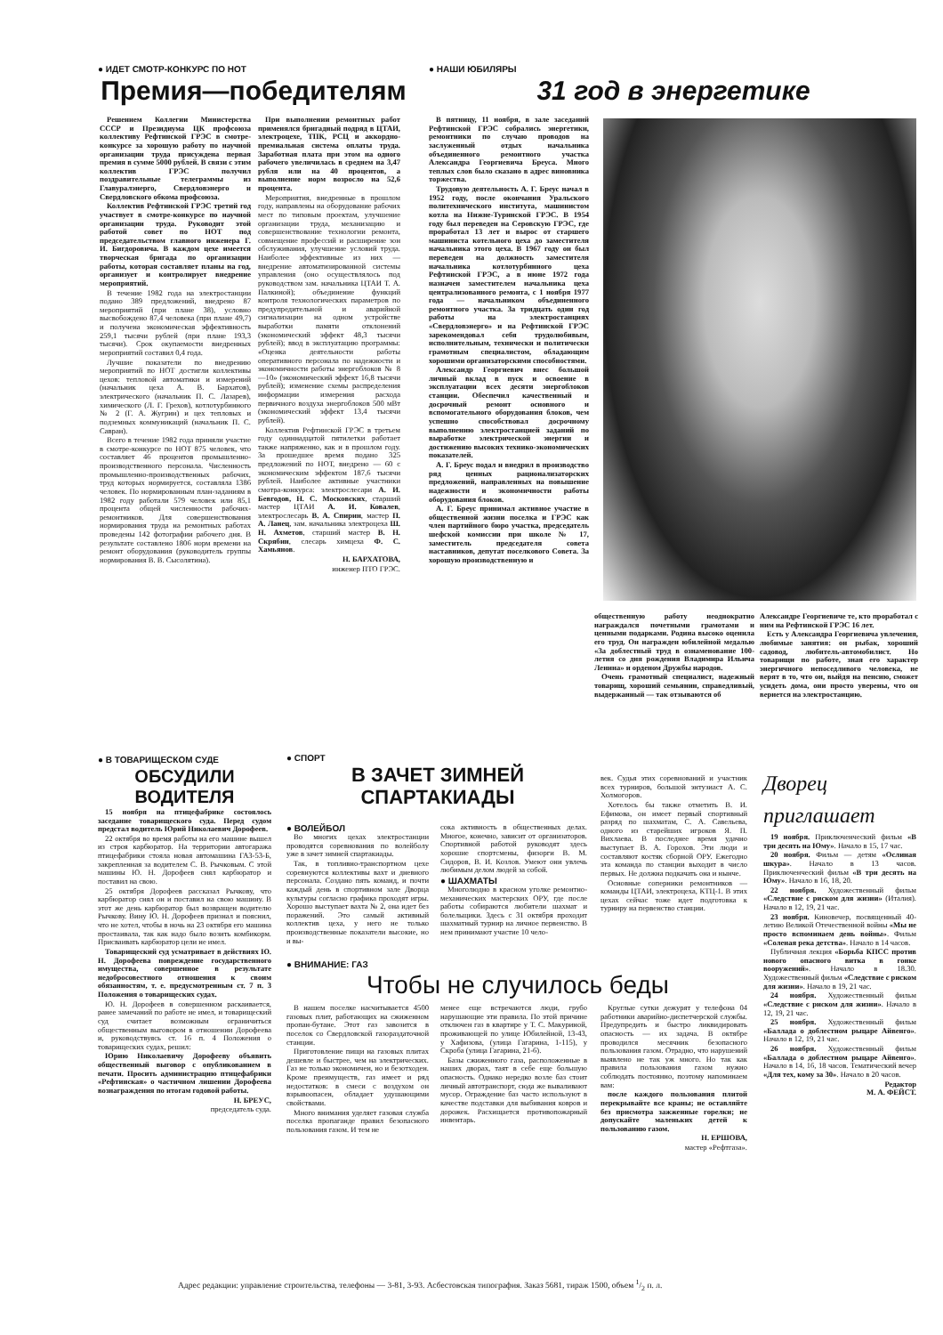● ИДЕТ СМОТР-КОНКУРС ПО НОТ
Премия—победителям
Решением Коллегии Министерства СССР и Президиума ЦК профсоюза коллективу Рефтинской ГРЭС в смотре-конкурсе за хорошую работу по научной организации труда присуждена первая премия в сумме 5000 рублей. В связи с этим коллектив ГРЭС получил поздравительные телеграммы из Главуралэнерго, Свердловэнерго и Свердловского обкома профсоюза.
Коллектив Рефтинской ГРЭС третий год участвует в смотре-конкурсе по научной организации труда. Руководит этой работой совет по НОТ под председательством главного инженера Г. И. Бигдоровича. В каждом цехе имеется творческая бригада по организации работы, которая составляет планы на год, организует и контролирует внедрение мероприятий.
В течение 1982 года на электростанции подано 389 предложений, внедрено 87 мероприятий (при плане 38), условно высвобождено 87,4 человека (при плане 49,7) и получена экономическая эффективность 259,1 тысячи рублей (при плане 193,3 тысячи). Срок окупаемости внедренных мероприятий составил 0,4 года.
Лучшие показатели по внедрению мероприятий по НОТ достигли коллективы цехов: тепловой автоматики и измерений (начальник цеха А. В. Бархатов), электрического (начальник П. С. Лазарев), химического (Л. Г. Грехов), котлотурбинного № 2 (Г. А. Жугрин) и цех тепловых и подземных коммуникаций (начальник П. С. Савран).
Всего в течение 1982 года приняли участие в смотре-конкурсе по НОТ 875 человек, что составляет 46 процентов промышленно-производственного персонала. Численность промышленно-производственных рабочих, труд которых нормируется, составляла 1386 человек. По нормированным план-заданиям в 1982 году работали 579 человек или 85,1 процента общей численности рабочих-ремонтников. Для совершенствования нормирования труда на ремонтных работах проведены 142 фотографии рабочего дня. В результате составлено 1806 норм времени на ремонт оборудования (руководитель группы нормирования В. В. Сысолятина).
При выполнении ремонтных работ применялся бригадный подряд в ЦТАИ, электроцехе, ТПК, РСЦ и аккордно-премиальная система оплаты труда. Заработная плата при этом на одного рабочего увеличилась в среднем на 3,47 рубля или на 40 процентов, а выполнение норм возросло на 52,6 процента.
Мероприятия, внедренные в прошлом году, направлены на оборудование рабочих мест по типовым проектам, улучшение организации труда, механизацию и совершенствование технологии ремонта, совмещение профессий и расширение зон обслуживания, улучшение условий труда. Наиболее эффективные из них — внедрение автоматизированной системы управления (оно осуществлялось под руководством зам. начальника ЦТАИ Т. А. Палкиной); объединение функций контроля технологических параметров по предупредительной и аварийной сигнализации на одном устройстве выработки памяти отклонений (экономический эффект 48,3 тысячи рублей); ввод в эксплуатацию программы: «Оценка деятельности работы оперативного персонала по надежности и экономичности работы энергоблоков № 8—10» (экономический эффект 16,8 тысячи рублей); изменение схемы распределения информации измерения расхода первичного воздуха энергоблоков 500 мВт (экономический эффект 13,4 тысячи рублей).
Коллектив Рефтинской ГРЭС в третьем году одиннадцатой пятилетки работает также напряженно, как и в прошлом году. За прошедшее время подано 325 предложений по НОТ, внедрено — 60 с экономическим эффектом 187,6 тысячи рублей. Наиболее активные участники смотра-конкурса: электрослесари А. И. Бевгодов, Н. С. Московских, старший мастер ЦТАИ А. И. Ковалев, электрослесарь В. А. Спирин, мастер П. А. Ланец, зам. начальника электроцеха Ш. Н. Ахметов, старший мастер В. Н. Скрябин, слесарь химцеха Ф. С. Хамьянов.
Н. БАРХАТОВА,
инженер ПТО ГРЭС.
● НАШИ ЮБИЛЯРЫ
31 год в энергетике
В пятницу, 11 ноября, в зале заседаний Рефтинской ГРЭС собрались энергетики, ремонтники по случаю проводов на заслуженный отдых начальника объединенного ремонтного участка Александра Георгиевича Бреуса. Много теплых слов было сказано в адрес виновника торжества.
Трудовую деятельность А. Г. Бреус начал в 1952 году, после окончания Уральского политехнического института, машинистом котла на Нижне-Туринской ГРЭС. В 1954 году был переведен на Серовскую ГРЭС, где проработал 13 лет и вырос от старшего машиниста котельного цеха до заместителя начальника этого цеха. В 1967 году он был переведен на должность заместителя начальника котлотурбинного цеха Рефтинской ГРЭС, а в июне 1972 года назначен заместителем начальника цеха централизованного ремонта, с 1 ноября 1977 года — начальником объединенного ремонтного участка. За тридцать один год работы на электростанциях «Свердловэнерго» и на Рефтинской ГРЭС зарекомендовал себя трудолюбивым, исполнительным, технически и политически грамотным специалистом, обладающим хорошими организаторскими способностями.
Александр Георгиевич внес большой личный вклад в пуск и освоение в эксплуатации всех десяти энергоблоков станции. Обеспечил качественный и досрочный ремонт основного и вспомогательного оборудования блоков, чем успешно способствовал досрочному выполнению электростанцией заданий по выработке электрической энергии и достижению высоких технико-экономических показателей.
А. Г. Бреус подал и внедрил в производство ряд ценных рационализаторских предложений, направленных на повышение надежности и экономичности работы оборудования блоков.
А. Г. Бреус принимал активное участие в общественной жизни поселка и ГРЭС как член партийного бюро участка, председатель шефской комиссии при школе № 17, заместитель председателя совета наставников, депутат поселкового Совета. За хорошую производственную и
общественную работу неоднократно награждался почетными грамотами и ценными подарками. Родина высоко оценила его труд. Он награжден юбилейной медалью «За доблестный труд в ознаменование 100-летия со дня рождения Владимира Ильича Ленина» и орденом Дружбы народов.
Очень грамотный специалист, надежный товарищ, хороший семьянин, справедливый, выдержанный — так отзываются об
Александре Георгиевиче те, кто проработал с ним на Рефтинской ГРЭС 16 лет.
Есть у Александра Георгиевича увлечения, любимые занятия: он рыбак, хороший садовод, любитель-автомобилист. Но товарищи по работе, зная его характер энергичного непоседливого человека, не верят в то, что он, выйдя на пенсию, сможет усидеть дома, они просто уверены, что он вернется на электростанцию.
● В ТОВАРИЩЕСКОМ СУДЕ
ОБСУДИЛИ ВОДИТЕЛЯ
15 ноября на птицефабрике состоялось заседание товарищеского суда. Перед судом предстал водитель Юрий Николаевич Дорофеев.
22 октября во время работы на его машине вышел из строя карбюратор. На территории автогаража птицефабрики стояла новая автомашина ГАЗ-53-Б, закрепленная за водителем С. В. Рычковым. С этой машины Ю. Н. Дорофеев снял карбюратор и поставил на свою.
25 октября Дорофеев рассказал Рычкову, что карбюратор снял он и поставил на свою машину. В этот же день карбюратор был возвращен водителю Рычкову. Вину Ю. Н. Дорофеев признал и пояснил, что не хотел, чтобы в ночь на 23 октября его машина простаивала, так как надо было возить комбикорм. Присваивать карбюратор цели не имел.
Товарищеский суд усматривает в действиях Ю. Н. Дорофеева повреждение государственного имущества, совершенное в результате недобросовестного отношения к своим обязанностям, т. е. предусмотренным ст. 7 п. 3 Положения о товарищеских судах.
Ю. Н. Дорофеев в совершенном раскаивается, ранее замечаний по работе не имел, и товарищеский суд считает возможным ограничиться общественным выговором в отношении Дорофеева и, руководствуясь ст. 16 п. 4 Положения о товарищеских судах, решил:
Юрию Николаевичу Дорофееву объявить общественный выговор с опубликованием в печати. Просить администрацию птицефабрики «Рефтинская» о частичном лишении Дорофеева вознаграждения по итогам годовой работы.
Н. БРЕУС,
председатель суда.
● СПОРТ
В ЗАЧЕТ ЗИМНЕЙ СПАРТАКИАДЫ
● ВОЛЕЙБОЛ
Во многих цехах электростанции проводятся соревнования по волейболу уже в зачет зимней спартакиады.
Так, в топливно-транспортном цехе соревнуются коллективы вахт и дневного персонала. Создано пять команд, и почти каждый день в спортивном зале Дворца культуры согласно графика проходят игры. Хорошо выступает вахта № 2, она идет без поражений. Это самый активный коллектив цеха, у него не только производственные показатели высокие, но и вы-
сока активность в общественных делах. Многое, конечно, зависит от организаторов. Спортивной работой руководят здесь хорошие спортсмены, физорги В. М. Сидоров, В. И. Козлов. Умеют они увлечь любимым делом людей за собой.
● ШАХМАТЫ
Многолюдно в красном уголке ремонтно-механических мастерских ОРУ, где после работы собираются любители шахмат и болельщики. Здесь с 31 октября проходит шахматный турнир на личное первенство. В нем принимают участие 10 чело-
век. Судья этих соревнований и участник всех турниров, большой энтузиаст А. С. Холмогоров.
Хотелось бы также отметить В. И. Ефимова, он имеет первый спортивный разряд по шахматам, С. А. Савельева, одного из старейших игроков Я. П. Вихлаева. В последнее время удачно выступает В. А. Горохов. Эти люди и составляют костяк сборной ОРУ. Ежегодно эта команда по станции выходит в число первых. Не должна подкачать она и нынче.
Основные соперники ремонтников — команды ЦТАИ, электроцеха, КТЦ-1. В этих цехах сейчас тоже идет подготовка к турниру на первенство станции.
● ВНИМАНИЕ: ГАЗ
Чтобы не случилось беды
В нашем поселке насчитывается 4500 газовых плит, работающих на сжиженном пропан-бутане. Этот газ завозится в поселок со Свердловской газораздаточной станции.
Приготовление пищи на газовых плитах дешевле и быстрее, чем на электрических. Газ не только экономичен, но и безотходен. Кроме преимуществ, газ имеет и ряд недостатков: в смеси с воздухом он взрывоопасен, обладает удушающими свойствами.
Много внимания уделяет газовая служба поселка пропаганде правил безопасного пользования газом. И тем не
менее еще встречаются люди, грубо нарушающие эти правила. По этой причине отключен газ в квартире у Т. С. Макуриной, проживающей по улице Юбилейной, 13-43, у Хафизова, (улица Гагарина, 1-115), у Скроба (улица Гагарина, 21-6).
Базы сжиженного газа, расположенные в наших дворах, таят в себе еще большую опасность. Однако нередко возле баз стоит личный автотранспорт, сюда же вываливают мусор. Ограждение баз часто используют в качестве подставки для выбивания ковров и дорожек. Расхищается противопожарный инвентарь.
Круглые сутки дежурят у телефона 04 работники аварийно-диспетчерской службы. Предупредить и быстро ликвидировать опасность — их задача. В октябре проводился месячник безопасного пользования газом. Отрадно, что нарушений выявлено не так уж много. Но так как правила пользования газом нужно соблюдать постоянно, поэтому напоминаем вам:
после каждого пользования плитой перекрывайте все краны; не оставляйте без присмотра зажженные горелки; не допускайте маленьких детей к пользованию газом.
Н. ЕРШОВА,
мастер «Рефтгаза».
Дворец приглашает
19 ноября. Приключенческий фильм «В три десять на Юму». Начало в 15, 17 час.
20 ноября. Фильм — детям «Ослиная шкура». Начало в 13 часов. Приключенческий фильм «В три десять на Юму». Начало в 16, 18, 20.
22 ноября. Художественный фильм «Следствие с риском для жизни» (Италия). Начало в 12, 19, 21 час.
23 ноября. Киновечер, посвященный 40-летию Великой Отечественной войны «Мы не просто вспоминаем день войны». Фильм «Соленая река детства». Начало в 14 часов.
Публичная лекция «Борьба КПСС против нового опасного витка в гонке вооружений». Начало в 18.30. Художественный фильм «Следствие с риском для жизни». Начало в 19, 21 час.
24 ноября. Художественный фильм «Следствие с риском для жизни». Начало в 12, 19, 21 час.
25 ноября. Художественный фильм «Баллада о доблестном рыцаре Айвенго». Начало в 12, 19, 21 час.
26 ноября. Художественный фильм «Баллада о доблестном рыцаре Айвенго». Начало в 14, 16, 18 часов. Тематический вечер «Для тех, кому за 30». Начало в 20 часов.
Редактор
М. А. ФЕЙСТ.
Адрес редакции: управление строительства, телефоны — 3-81, 3-93. Асбестовская типография. Заказ 5681, тираж 1500, объем 1/2 п. л.